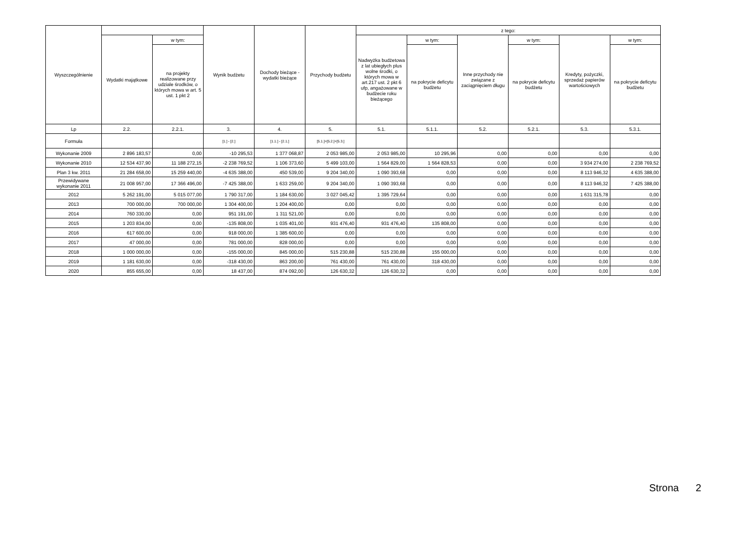| Wyszczególnienie | | | Wynik budżetu | Dochody bieżące - wydatki bieżące | Przychody budżetu | z tego: | | | | | |
| --- | --- | --- | --- | --- | --- | --- | --- | --- | --- | --- | --- |
| | Wydatki majątkowe | w tym: | | | | Nadwyżka budżetowa z lat ubiegłych plus wolne środki, o których mowa w art.217 ust. 2 pkt 6 ufp, angażowane w budżecie roku bieżącego | w tym: | Inne przychody nie związane z zaciągnięciem długu | w tym: | Kredyty, pożyczki, sprzedaż papierów wartościowych | w tym: |
| | | na projekty realizowane przy udziale środków, o których mowa w art. 5 ust. 1 pkt 2 | | | | | na pokrycie deficytu budżetu | | na pokrycie deficytu budżetu | | na pokrycie deficytu budżetu |
| Lp | 2.2. | 2.2.1. | 3. | 4. | 5. | 5.1. | 5.1.1. | 5.2. | 5.2.1. | 5.3. | 5.3.1. |
| Formuła | | | [1.] - [2.] | [1.1.] - [2.1.] | [5.1.]+[5.2.]+[5.3.] | | | | | | |
| Wykonanie 2009 | 2 896 183,57 | 0,00 | -10 295,53 | 1 377 068,87 | 2 053 985,00 | 2 053 985,00 | 10 295,96 | 0,00 | 0,00 | 0,00 | 0,00 |
| Wykonanie 2010 | 12 534 437,90 | 11 188 272,15 | -2 238 769,52 | 1 106 373,60 | 5 499 103,00 | 1 564 829,00 | 1 564 828,53 | 0,00 | 0,00 | 3 934 274,00 | 2 238 769,52 |
| Plan 3 kw. 2011 | 21 284 658,00 | 15 259 440,00 | -4 635 388,00 | 450 539,00 | 9 204 340,00 | 1 090 393,68 | 0,00 | 0,00 | 0,00 | 8 113 946,32 | 4 635 388,00 |
| Przewidywane wykonanie 2011 | 21 008 957,00 | 17 366 496,00 | -7 425 388,00 | 1 633 259,00 | 9 204 340,00 | 1 090 393,68 | 0,00 | 0,00 | 0,00 | 8 113 946,32 | 7 425 388,00 |
| 2012 | 5 262 191,00 | 5 015 077,00 | 1 790 317,00 | 1 184 630,00 | 3 027 045,42 | 1 395 729,64 | 0,00 | 0,00 | 0,00 | 1 631 315,78 | 0,00 |
| 2013 | 700 000,00 | 700 000,00 | 1 304 400,00 | 1 204 400,00 | 0,00 | 0,00 | 0,00 | 0,00 | 0,00 | 0,00 | 0,00 |
| 2014 | 760 330,00 | 0,00 | 951 191,00 | 1 311 521,00 | 0,00 | 0,00 | 0,00 | 0,00 | 0,00 | 0,00 | 0,00 |
| 2015 | 1 203 834,00 | 0,00 | -135 808,00 | 1 035 401,00 | 931 476,40 | 931 476,40 | 135 808,00 | 0,00 | 0,00 | 0,00 | 0,00 |
| 2016 | 617 600,00 | 0,00 | 918 000,00 | 1 385 600,00 | 0,00 | 0,00 | 0,00 | 0,00 | 0,00 | 0,00 | 0,00 |
| 2017 | 47 000,00 | 0,00 | 781 000,00 | 828 000,00 | 0,00 | 0,00 | 0,00 | 0,00 | 0,00 | 0,00 | 0,00 |
| 2018 | 1 000 000,00 | 0,00 | -155 000,00 | 845 000,00 | 515 230,88 | 515 230,88 | 155 000,00 | 0,00 | 0,00 | 0,00 | 0,00 |
| 2019 | 1 181 630,00 | 0,00 | -318 430,00 | 863 200,00 | 761 430,00 | 761 430,00 | 318 430,00 | 0,00 | 0,00 | 0,00 | 0,00 |
| 2020 | 855 655,00 | 0,00 | 18 437,00 | 874 092,00 | 126 630,32 | 126 630,32 | 0,00 | 0,00 | 0,00 | 0,00 | 0,00 |
Strona 2